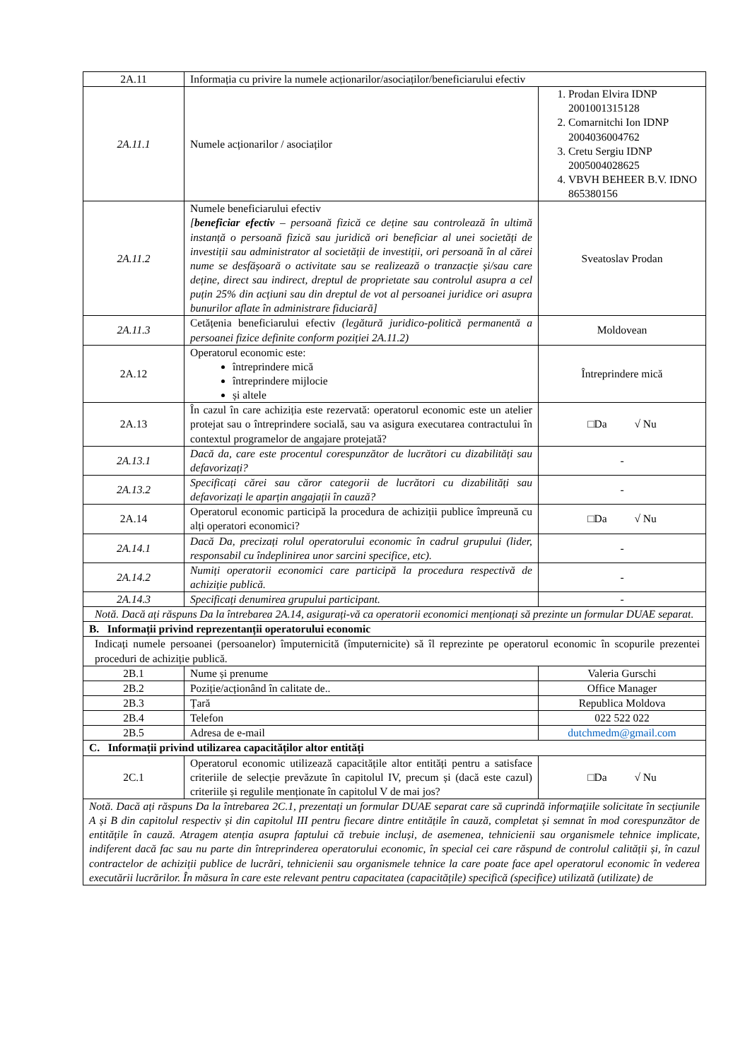| 2A.11 | Informația cu privire la numele acționarilor/asociaților/beneficiarului efectiv | |
| 2A.11.1 | Numele acționarilor / asociaților | 1. Prodan Elvira IDNP 2001001315128 2. Comarnitchi Ion IDNP 2004036004762 3. Cretu Sergiu IDNP 2005004028625 4. VBVH BEHEER B.V. IDNO 865380156 |
| 2A.11.2 | Numele beneficiarului efectiv [ beneficiar efectiv – persoană fizică ce deține sau controlează în ultimă instanță o persoană fizică sau juridică ori beneficiar al unei societăți de investiții sau administrator al societății de investiții, ori persoană în al cărei nume se desfășoară o activitate sau se realizează o tranzacție și/sau care deține, direct sau indirect, dreptul de proprietate sau controlul asupra a cel puțin 25% din acțiuni sau din dreptul de vot al persoanei juridice ori asupra bunurilor aflate în administrare fiduciară] | Sveatoslav Prodan |
| 2A.11.3 | Cetățenia beneficiarului efectiv (legătură juridico-politică permanentă a persoanei fizice definite conform poziției 2A.11.2) | Moldovean |
| 2A.12 | Operatorul economic este: întreprindere mică întreprindere mijlocie și altele | Întreprindere mică |
| 2A.13 | În cazul în care achiziția este rezervată: operatorul economic este un atelier protejat sau o întreprindere socială, sau va asigura executarea contractului în contextul programelor de angajare protejată? | □Da √ Nu |
| 2A.13.1 | Dacă da, care este procentul corespunzător de lucrători cu dizabilități sau defavorizați? | - |
| 2A.13.2 | Specificați cărei sau căror categorii de lucrători cu dizabilități sau defavorizați le aparțin angajații în cauză? | - |
| 2A.14 | Operatorul economic participă la procedura de achiziții publice împreună cu alți operatori economici? | □Da √ Nu |
| 2A.14.1 | Dacă Da, precizați rolul operatorului economic în cadrul grupului (lider, responsabil cu îndeplinirea unor sarcini specifice, etc). | - |
| 2A.14.2 | Numiți operatorii economici care participă la procedura respectivă de achiziție publică. | - |
| 2A.14.3 | Specificați denumirea grupului participant. | - |
| Notă. Dacă ați răspuns Da la întrebarea 2A.14, asigurați-vă ca operatorii economici menționați să prezinte un formular DUAE separat. | | |
| B. Informații privind reprezentanții operatorului economic | | |
| Indicați numele persoanei (persoanelor) împuternicită (împuternicite) să îl reprezinte pe operatorul economic în scopurile prezentei proceduri de achiziție publică. | | |
| 2B.1 | Nume și prenume | Valeria Gurschi |
| 2B.2 | Poziție/acționând în calitate de.. | Office Manager |
| 2B.3 | Țară | Republica Moldova |
| 2B.4 | Telefon | 022 522 022 |
| 2B.5 | Adresa de e-mail | dutchmedm@gmail.com |
| C. Informații privind utilizarea capacităților altor entități | | |
| 2C.1 | Operatorul economic utilizează capacitățile altor entități pentru a satisface criteriile de selecție prevăzute în capitolul IV, precum și (dacă este cazul) criteriile și regulile menționate în capitolul V de mai jos? | □Da √ Nu |
| Notă. Dacă ați răspuns Da la întrebarea 2C.1, prezentați un formular DUAE separat care să cuprindă informațiile solicitate în secțiunile A și B din capitolul respectiv și din capitolul III pentru fiecare dintre entitățile în cauză, completat și semnat în mod corespunzător de entitățile în cauză. Atragem atenția asupra faptului că trebuie incluși, de asemenea, tehnicienii sau organismele tehnice implicate, indiferent dacă fac sau nu parte din întreprinderea operatorului economic, în special cei care răspund de controlul calității și, în cazul contractelor de achiziții publice de lucrări, tehnicienii sau organismele tehnice la care poate face apel operatorul economic în vederea executării lucrărilor. În măsura în care este relevant pentru capacitatea (capacitățile) specifică (specifice) utilizată (utilizate) de | | |